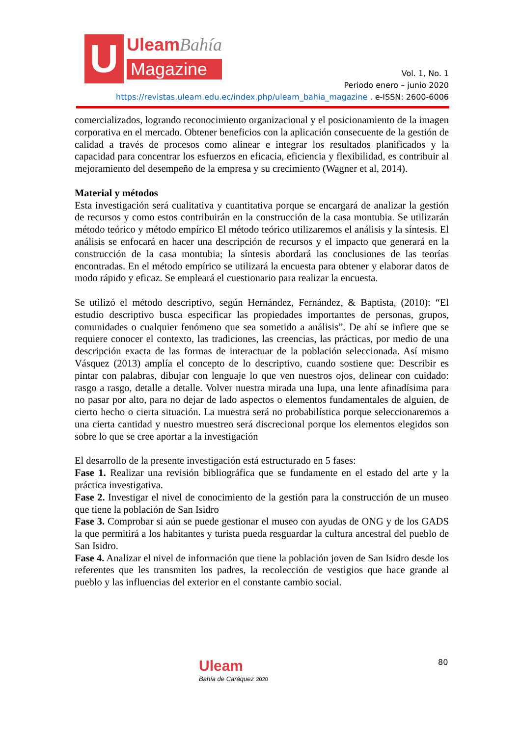U
UleamBahía
Magazine
Vol. 1, No. 1
Periodo enero – junio 2020
https://revistas.uleam.edu.ec/index.php/uleam_bahia_magazine . e-ISSN: 2600-6006
comercializados, logrando reconocimiento organizacional y el posicionamiento de la imagen corporativa en el mercado. Obtener beneficios con la aplicación consecuente de la gestión de calidad a través de procesos como alinear e integrar los resultados planificados y la capacidad para concentrar los esfuerzos en eficacia, eficiencia y flexibilidad, es contribuir al mejoramiento del desempeño de la empresa y su crecimiento (Wagner et al, 2014).
Material y métodos
Esta investigación será cualitativa y cuantitativa porque se encargará de analizar la gestión de recursos y como estos contribuirán en la construcción de la casa montubia. Se utilizarán método teórico y método empírico El método teórico utilizaremos el análisis y la síntesis. El análisis se enfocará en hacer una descripción de recursos y el impacto que generará en la construcción de la casa montubia; la síntesis abordará las conclusiones de las teorías encontradas. En el método empírico se utilizará la encuesta para obtener y elaborar datos de modo rápido y eficaz. Se empleará el cuestionario para realizar la encuesta.
Se utilizó el método descriptivo, según Hernández, Fernández, & Baptista, (2010): “El estudio descriptivo busca especificar las propiedades importantes de personas, grupos, comunidades o cualquier fenómeno que sea sometido a análisis”. De ahí se infiere que se requiere conocer el contexto, las tradiciones, las creencias, las prácticas, por medio de una descripción exacta de las formas de interactuar de la población seleccionada. Así mismo Vásquez (2013) amplía el concepto de lo descriptivo, cuando sostiene que: Describir es pintar con palabras, dibujar con lenguaje lo que ven nuestros ojos, delinear con cuidado: rasgo a rasgo, detalle a detalle. Volver nuestra mirada una lupa, una lente afinadísima para no pasar por alto, para no dejar de lado aspectos o elementos fundamentales de alguien, de cierto hecho o cierta situación. La muestra será no probabilística porque seleccionaremos a una cierta cantidad y nuestro muestreo será discrecional porque los elementos elegidos son sobre lo que se cree aportar a la investigación
El desarrollo de la presente investigación está estructurado en 5 fases:
Fase 1. Realizar una revisión bibliográfica que se fundamente en el estado del arte y la práctica investigativa.
Fase 2. Investigar el nivel de conocimiento de la gestión para la construcción de un museo que tiene la población de San Isidro
Fase 3. Comprobar si aún se puede gestionar el museo con ayudas de ONG y de los GADS la que permitirá a los habitantes y turista pueda resguardar la cultura ancestral del pueblo de San Isidro.
Fase 4. Analizar el nivel de información que tiene la población joven de San Isidro desde los referentes que les transmiten los padres, la recolección de vestigios que hace grande al pueblo y las influencias del exterior en el constante cambio social.
Uleam
Bahía de Caráquez 2020
80